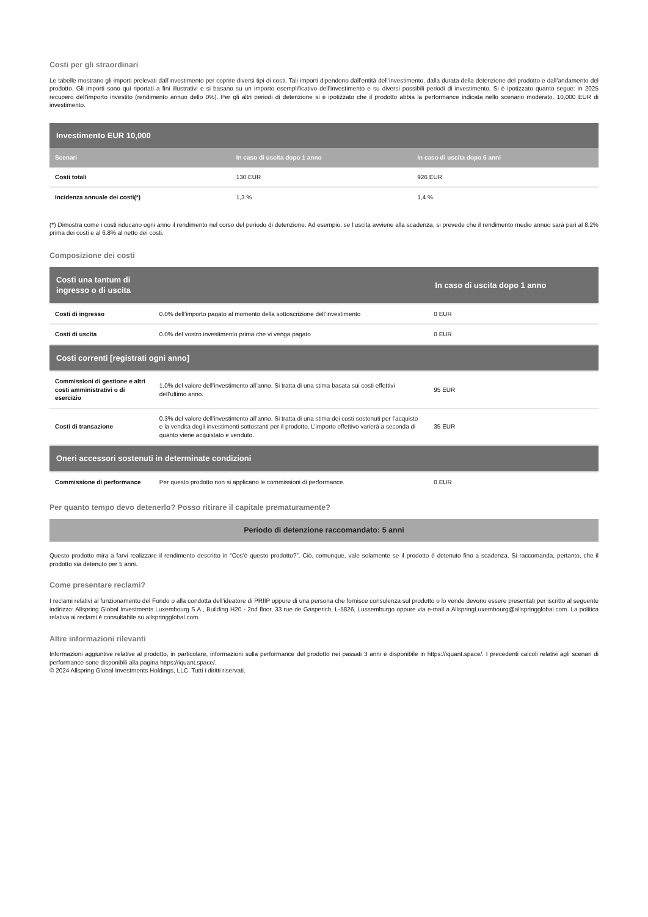Costi per gli straordinari
Le tabelle mostrano gli importi prelevati dall’investimento per coprire diversi tipi di costi. Tali importi dipendono dall’entità dell’investimento, dalla durata della detenzione del prodotto e dall’andamento del prodotto. Gli importi sono qui riportati a fini illustrativi e si basano su un importo esemplificativo dell’investimento e su diversi possibili periodi di investimento. Si è ipotizzato quanto segue: in 2025 recupero dell’importo investito (rendimento annuo dello 0%). Per gli altri periodi di detenzione si è ipotizzato che il prodotto abbia la performance indicata nello scenario moderato. 10,000 EUR di investimento.
| Investimento EUR 10,000 | | |
| --- | --- | --- |
| Scenari | In caso di uscita dopo 1 anno | In caso di uscita dopo 5 anni |
| Costi totali | 130 EUR | 926 EUR |
| Incidenza annuale dei costi(*) | 1,3 % | 1,4 % |
(*) Dimostra come i costi riducano ogni anno il rendimento nel corso del periodo di detenzione. Ad esempio, se l’uscita avviene alla scadenza, si prevede che il rendimento medio annuo sarà pari al 8.2% prima dei costi e al 6.8% al netto dei costi.
Composizione dei costi
| Costi una tantum di ingresso o di uscita | | In caso di uscita dopo 1 anno |
| Costi di ingresso | 0.0% dell’importo pagato al momento della sottoscrizione dell’investimento | 0 EUR |
| Costi di uscita | 0.0% del vostro investimento prima che vi venga pagato | 0 EUR |
| Costi correnti [registrati ogni anno] | | |
| Commissioni di gestione e altri costi amministrativi o di esercizio | 1.0% del valore dell’investimento all’anno. Si tratta di una stima basata sui costi effettivi dell’ultimo anno. | 95 EUR |
| Costi di transazione | 0.3% del valore dell’investimento all’anno. Si tratta di una stima dei costi sostenuti per l’acquisto e la vendita degli investimenti sottostanti per il prodotto. L’importo effettivo varierà a seconda di quanto viene acquistato e venduto. | 35 EUR |
| Oneri accessori sostenuti in determinate condizioni | | |
| Commissione di performance | Per questo prodotto non si applicano le commissioni di performance. | 0 EUR |
Per quanto tempo devo detenerlo? Posso ritirare il capitale prematuramente?
Periodo di detenzione raccomandato: 5 anni
Questo prodotto mira a farvi realizzare il rendimento descritto in “Cos’è questo prodotto?”. Ciò, comunque, vale solamente se il prodotto è detenuto fino a scadenza. Si raccomanda, pertanto, che il prodotto sia detenuto per 5 anni.
Come presentare reclami?
I reclami relativi al funzionamento del Fondo o alla condotta dell’ideatore di PRIIP oppure di una persona che fornisce consulenza sul prodotto o lo vende devono essere presentati per iscritto al seguente indirizzo: Allspring Global Investments Luxembourg S.A., Building H20 - 2nd floor, 33 rue de Gasperich, L-5826, Lussemburgo oppure via e-mail a AllspringLuxembourg@allspringglobal.com. La politica relativa ai reclami è consultabile su allspringglobal.com.
Altre informazioni rilevanti
Informazioni aggiuntive relative al prodotto, in particolare, informazioni sulla performance del prodotto nei passati 3 anni è disponibile in https://iquant.space/. I precedenti calcoli relativi agli scenari di performance sono disponibili alla pagina https://iquant.space/.
© 2024 Allspring Global Investments Holdings, LLC. Tutti i diritti riservati.